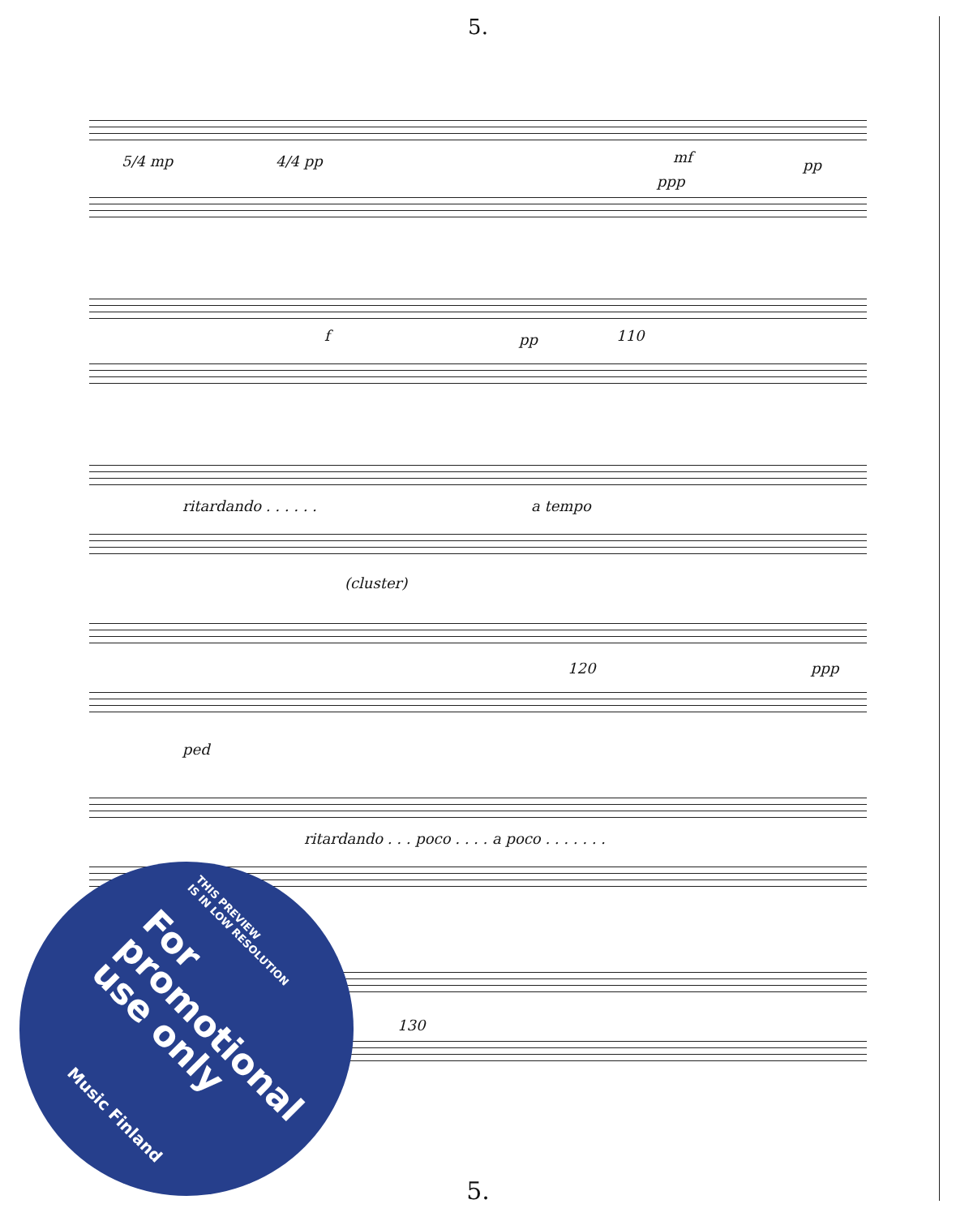5.
5/4 mp 4/4 pp mf pp
ppp
f pp 110
ritardando . . . . . . a tempo
(cluster)
120 ppp
ped
ritardando . . . poco . . . . a poco . . . . . . .
130
5.
THIS PREVIEW
IS IN LOW RESOLUTION
For promotional
use only
Music Finland